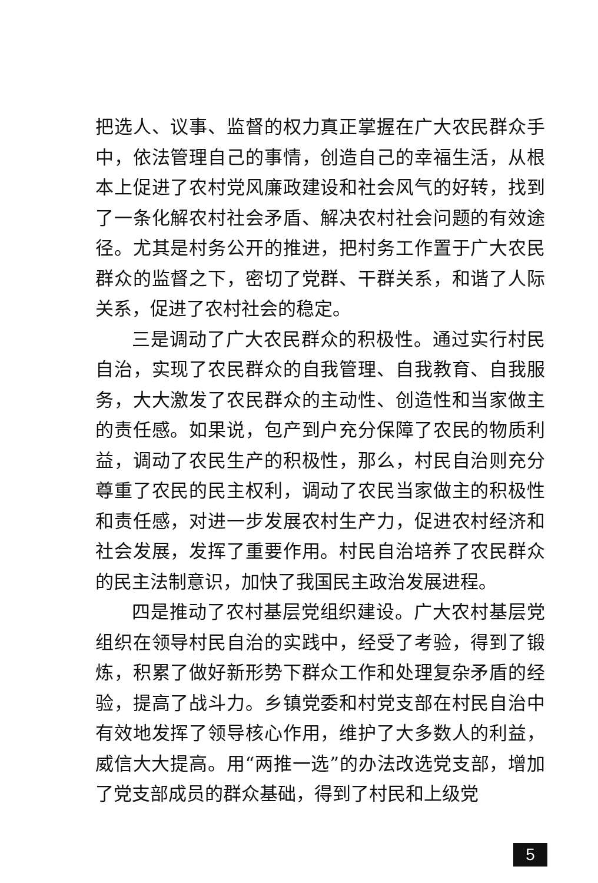把选人、议事、监督的权力真正掌握在广大农民群众手中，依法管理自己的事情，创造自己的幸福生活，从根本上促进了农村党风廉政建设和社会风气的好转，找到了一条化解农村社会矛盾、解决农村社会问题的有效途径。尤其是村务公开的推进，把村务工作置于广大农民群众的监督之下，密切了党群、干群关系，和谐了人际关系，促进了农村社会的稳定。
三是调动了广大农民群众的积极性。通过实行村民自治，实现了农民群众的自我管理、自我教育、自我服务，大大激发了农民群众的主动性、创造性和当家做主的责任感。如果说，包产到户充分保障了农民的物质利益，调动了农民生产的积极性，那么，村民自治则充分尊重了农民的民主权利，调动了农民当家做主的积极性和责任感，对进一步发展农村生产力，促进农村经济和社会发展，发挥了重要作用。村民自治培养了农民群众的民主法制意识，加快了我国民主政治发展进程。
四是推动了农村基层党组织建设。广大农村基层党组织在领导村民自治的实践中，经受了考验，得到了锻炼，积累了做好新形势下群众工作和处理复杂矛盾的经验，提高了战斗力。乡镇党委和村党支部在村民自治中有效地发挥了领导核心作用，维护了大多数人的利益，威信大大提高。用“两推一选”的办法改选党支部，增加了党支部成员的群众基础，得到了村民和上级党
5